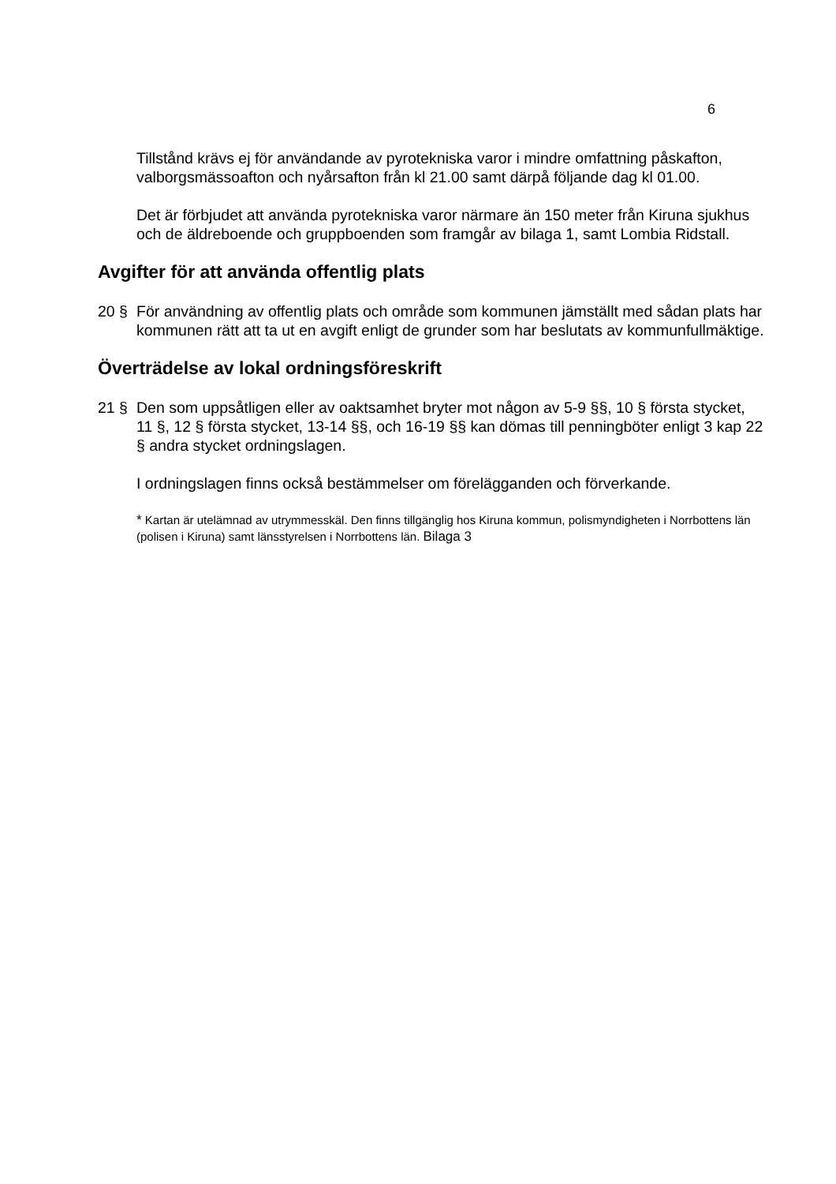6
Tillstånd krävs ej för användande av pyrotekniska varor i mindre omfattning påskafton, valborgsmässoafton och nyårsafton från kl 21.00 samt därpå följande dag kl 01.00.
Det är förbjudet att använda pyrotekniska varor närmare än 150 meter från Kiruna sjukhus och de äldreboende och gruppboenden som framgår av bilaga 1, samt Lombia Ridstall.
Avgifter för att använda offentlig plats
20 § För användning av offentlig plats och område som kommunen jämställt med sådan plats har kommunen rätt att ta ut en avgift enligt de grunder som har beslutats av kommunfullmäktige.
Överträdelse av lokal ordningsföreskrift
21 § Den som uppsåtligen eller av oaktsamhet bryter mot någon av 5-9 §§, 10 § första stycket, 11 §, 12 § första stycket, 13-14 §§, och 16-19 §§ kan dömas till penningböter enligt 3 kap 22 § andra stycket ordningslagen.
I ordningslagen finns också bestämmelser om förelägganden och förverkande.
* Kartan är utelämnad av utrymmesskäl. Den finns tillgänglig hos Kiruna kommun, polismyndigheten i Norrbottens län (polisen i Kiruna) samt länsstyrelsen i Norrbottens län. Bilaga 3